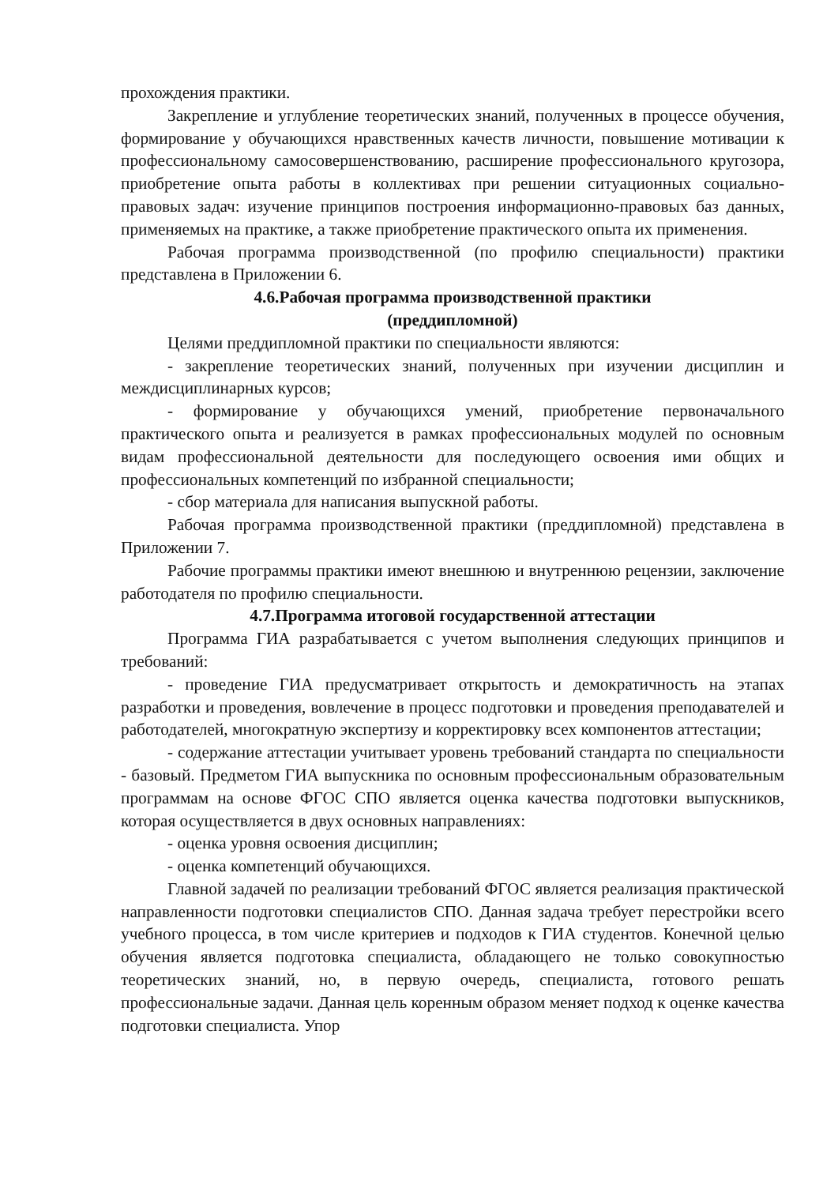прохождения практики.
Закрепление и углубление теоретических знаний, полученных в процессе обучения, формирование у обучающихся нравственных качеств личности, повышение мотивации к профессиональному самосовершенствованию, расширение профессионального кругозора, приобретение опыта работы в коллективах при решении ситуационных социально-правовых задач: изучение принципов построения информационно-правовых баз данных, применяемых на практике, а также приобретение практического опыта их применения.
Рабочая программа производственной (по профилю специальности) практики представлена в Приложении 6.
4.6.Рабочая программа производственной практики
(преддипломной)
Целями преддипломной практики по специальности являются:
- закрепление теоретических знаний, полученных при изучении дисциплин и междисциплинарных курсов;
- формирование у обучающихся умений, приобретение первоначального практического опыта и реализуется в рамках профессиональных модулей по основным видам профессиональной деятельности для последующего освоения ими общих и профессиональных компетенций по избранной специальности;
- сбор материала для написания выпускной работы.
Рабочая программа производственной практики (преддипломной) представлена в Приложении 7.
Рабочие программы практики имеют внешнюю и внутреннюю рецензии, заключение работодателя по профилю специальности.
4.7.Программа итоговой государственной аттестации
Программа ГИА разрабатывается с учетом выполнения следующих принципов и требований:
- проведение ГИА предусматривает открытость и демократичность на этапах разработки и проведения, вовлечение в процесс подготовки и проведения преподавателей и работодателей, многократную экспертизу и корректировку всех компонентов аттестации;
- содержание аттестации учитывает уровень требований стандарта по специальности - базовый. Предметом ГИА выпускника по основным профессиональным образовательным программам на основе ФГОС СПО является оценка качества подготовки выпускников, которая осуществляется в двух основных направлениях:
- оценка уровня освоения дисциплин;
- оценка компетенций обучающихся.
Главной задачей по реализации требований ФГОС является реализация практической направленности подготовки специалистов СПО. Данная задача требует перестройки всего учебного процесса, в том числе критериев и подходов к ГИА студентов. Конечной целью обучения является подготовка специалиста, обладающего не только совокупностью теоретических знаний, но, в первую очередь, специалиста, готового решать профессиональные задачи. Данная цель коренным образом меняет подход к оценке качества подготовки специалиста. Упор